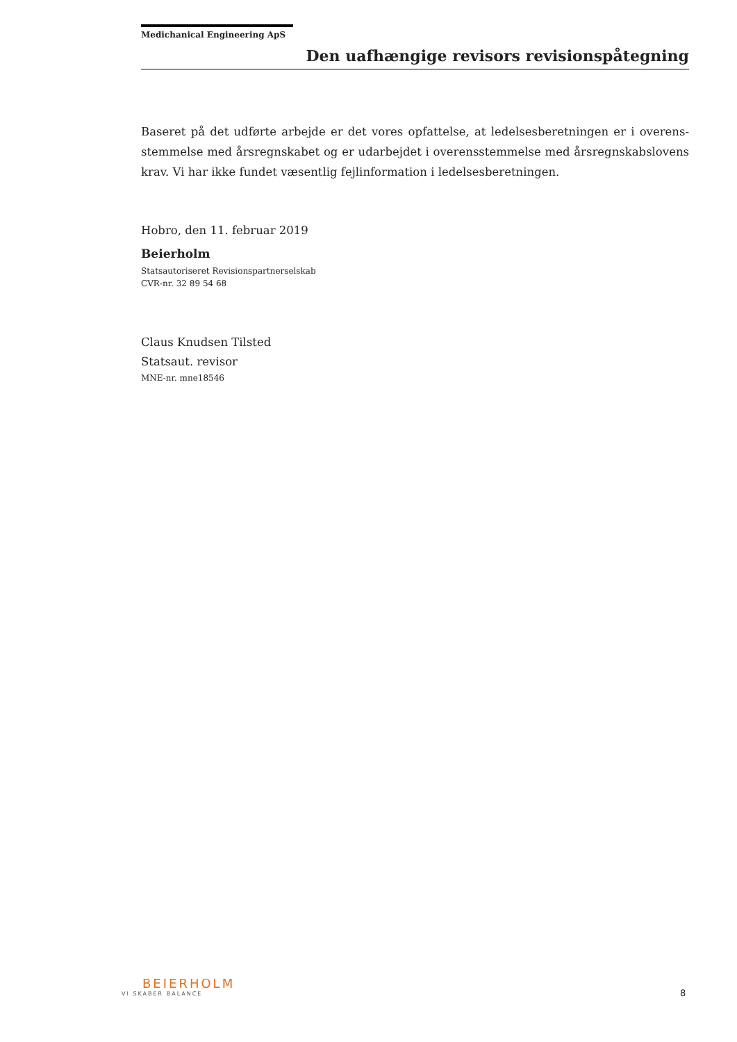Medichanical Engineering ApS
Den uafhængige revisors revisionspåtegning
Baseret på det udførte arbejde er det vores opfattelse, at ledelsesberetningen er i overens­stemmelse med årsregnskabet og er udarbejdet i overensstemmelse med årsregnskabs­lovens krav. Vi har ikke fundet væsentlig fejlinformation i ledelsesberetningen.
Hobro, den 11. februar 2019
Beierholm
Statsautoriseret Revisionspartnerselskab
CVR-nr. 32 89 54 68
Claus Knudsen Tilsted
Statsaut. revisor
MNE-nr. mne18546
BEIERHOLM
VI SKABER BALANCE
8